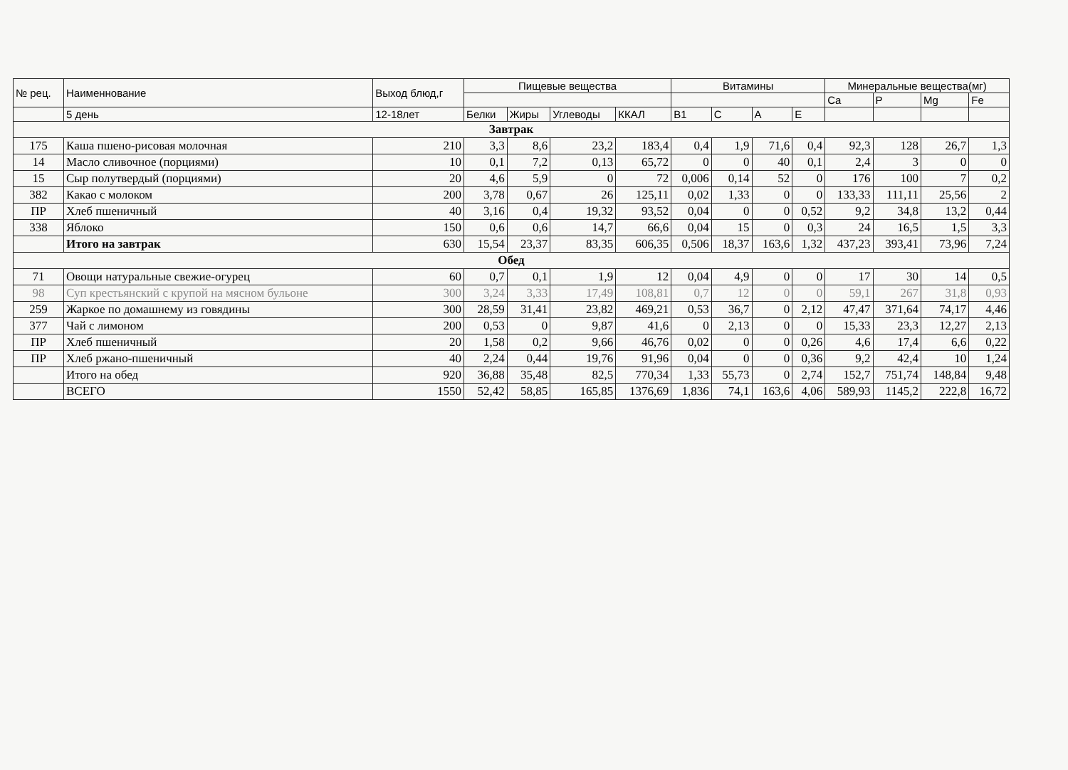| № рец. | Наименнование | Выход блюд,г | Пищевые вещества | | | | Витамины | | | | Минеральные вещества(мг) | | | |
| --- | --- | --- | --- | --- | --- | --- | --- | --- | --- | --- | --- | --- | --- | --- |
| | | | | | | | | | | | Ca | P | Mg | Fe |
| | 5 день | 12-18лет | Белки | Жиры | Углеводы | ККАЛ | B1 | C | A | E | | | | |
| Завтрак | | | | | | | | | | | | | | |
| 175 | Каша пшено-рисовая молочная | 210 | 3,3 | 8,6 | 23,2 | 183,4 | 0,4 | 1,9 | 71,6 | 0,4 | 92,3 | 128 | 26,7 | 1,3 |
| 14 | Масло сливочное (порциями) | 10 | 0,1 | 7,2 | 0,13 | 65,72 | 0 | 0 | 40 | 0,1 | 2,4 | 3 | 0 | 0 |
| 15 | Сыр полутвердый (порциями) | 20 | 4,6 | 5,9 | 0 | 72 | 0,006 | 0,14 | 52 | 0 | 176 | 100 | 7 | 0,2 |
| 382 | Какао с молоком | 200 | 3,78 | 0,67 | 26 | 125,11 | 0,02 | 1,33 | 0 | 0 | 133,33 | 111,11 | 25,56 | 2 |
| ПР | Хлеб пшеничный | 40 | 3,16 | 0,4 | 19,32 | 93,52 | 0,04 | 0 | 0 | 0,52 | 9,2 | 34,8 | 13,2 | 0,44 |
| 338 | Яблоко | 150 | 0,6 | 0,6 | 14,7 | 66,6 | 0,04 | 15 | 0 | 0,3 | 24 | 16,5 | 1,5 | 3,3 |
| | Итого на завтрак | 630 | 15,54 | 23,37 | 83,35 | 606,35 | 0,506 | 18,37 | 163,6 | 1,32 | 437,23 | 393,41 | 73,96 | 7,24 |
| Обед | | | | | | | | | | | | | | |
| 71 | Овощи натуральные свежие-огурец | 60 | 0,7 | 0,1 | 1,9 | 12 | 0,04 | 4,9 | 0 | 0 | 17 | 30 | 14 | 0,5 |
| 98 | Суп крестьянский с крупой на мясном бульоне | 300 | 3,24 | 3,33 | 17,49 | 108,81 | 0,7 | 12 | 0 | 0 | 59,1 | 267 | 31,8 | 0,93 |
| 259 | Жаркое по домашнему из говядины | 300 | 28,59 | 31,41 | 23,82 | 469,21 | 0,53 | 36,7 | 0 | 2,12 | 47,47 | 371,64 | 74,17 | 4,46 |
| 377 | Чай с лимоном | 200 | 0,53 | 0 | 9,87 | 41,6 | 0 | 2,13 | 0 | 0 | 15,33 | 23,3 | 12,27 | 2,13 |
| ПР | Хлеб пшеничный | 20 | 1,58 | 0,2 | 9,66 | 46,76 | 0,02 | 0 | 0 | 0,26 | 4,6 | 17,4 | 6,6 | 0,22 |
| ПР | Хлеб ржано-пшеничный | 40 | 2,24 | 0,44 | 19,76 | 91,96 | 0,04 | 0 | 0 | 0,36 | 9,2 | 42,4 | 10 | 1,24 |
| | Итого на обед | 920 | 36,88 | 35,48 | 82,5 | 770,34 | 1,33 | 55,73 | 0 | 2,74 | 152,7 | 751,74 | 148,84 | 9,48 |
| | ВСЕГО | 1550 | 52,42 | 58,85 | 165,85 | 1376,69 | 1,836 | 74,1 | 163,6 | 4,06 | 589,93 | 1145,2 | 222,8 | 16,72 |